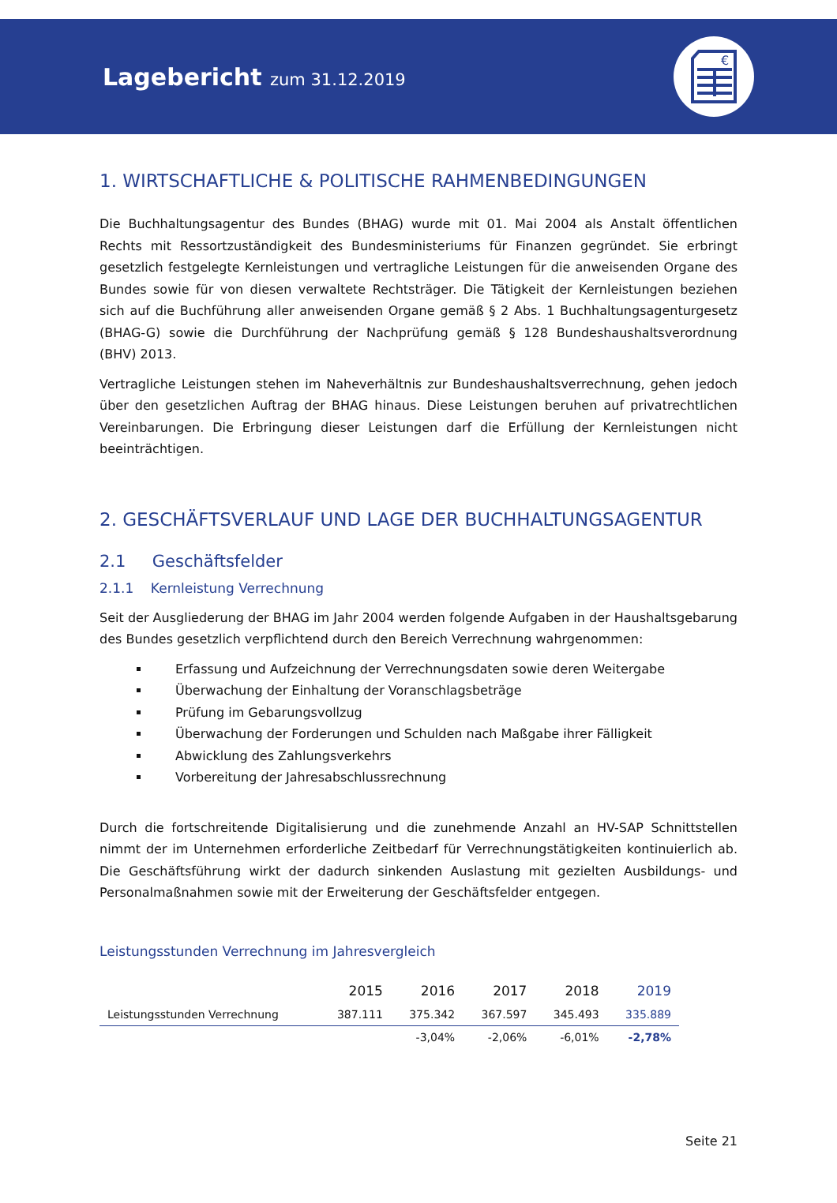Lagebericht zum 31.12.2019
€
1. WIRTSCHAFTLICHE & POLITISCHE RAHMENBEDINGUNGEN
Die Buchhaltungsagentur des Bundes (BHAG) wurde mit 01. Mai 2004 als Anstalt öffentlichen Rechts mit Ressortzuständigkeit des Bundesministeriums für Finanzen gegründet. Sie erbringt gesetzlich festgelegte Kernleistungen und vertragliche Leistungen für die anweisenden Organe des Bundes sowie für von diesen verwaltete Rechtsträger. Die Tätigkeit der Kernleistungen beziehen sich auf die Buchführung aller anweisenden Organe gemäß § 2 Abs. 1 Buchhaltungsagenturgesetz (BHAG-G) sowie die Durchführung der Nachprüfung gemäß § 128 Bundeshaushaltsverordnung (BHV) 2013.
Vertragliche Leistungen stehen im Naheverhältnis zur Bundeshaushaltsverrechnung, gehen jedoch über den gesetzlichen Auftrag der BHAG hinaus. Diese Leistungen beruhen auf privatrechtlichen Vereinbarungen. Die Erbringung dieser Leistungen darf die Erfüllung der Kernleistungen nicht beeinträchtigen.
2. GESCHÄFTSVERLAUF UND LAGE DER BUCHHALTUNGSAGENTUR
2.1 Geschäftsfelder
2.1.1 Kernleistung Verrechnung
Seit der Ausgliederung der BHAG im Jahr 2004 werden folgende Aufgaben in der Haushaltsgebarung des Bundes gesetzlich verpflichtend durch den Bereich Verrechnung wahrgenommen:
Erfassung und Aufzeichnung der Verrechnungsdaten sowie deren Weitergabe
Überwachung der Einhaltung der Voranschlagsbeträge
Prüfung im Gebarungsvollzug
Überwachung der Forderungen und Schulden nach Maßgabe ihrer Fälligkeit
Abwicklung des Zahlungsverkehrs
Vorbereitung der Jahresabschlussrechnung
Durch die fortschreitende Digitalisierung und die zunehmende Anzahl an HV-SAP Schnittstellen nimmt der im Unternehmen erforderliche Zeitbedarf für Verrechnungstätigkeiten kontinuierlich ab. Die Geschäftsführung wirkt der dadurch sinkenden Auslastung mit gezielten Ausbildungs- und Personalmaßnahmen sowie mit der Erweiterung der Geschäftsfelder entgegen.
Leistungsstunden Verrechnung im Jahresvergleich
| | 2015 | 2016 | 2017 | 2018 | 2019 |
| --- | --- | --- | --- | --- | --- |
| Leistungsstunden Verrechnung | 387.111 | 375.342 | 367.597 | 345.493 | 335.889 |
| | | -3,04% | -2,06% | -6,01% | -2,78% |
Seite 21